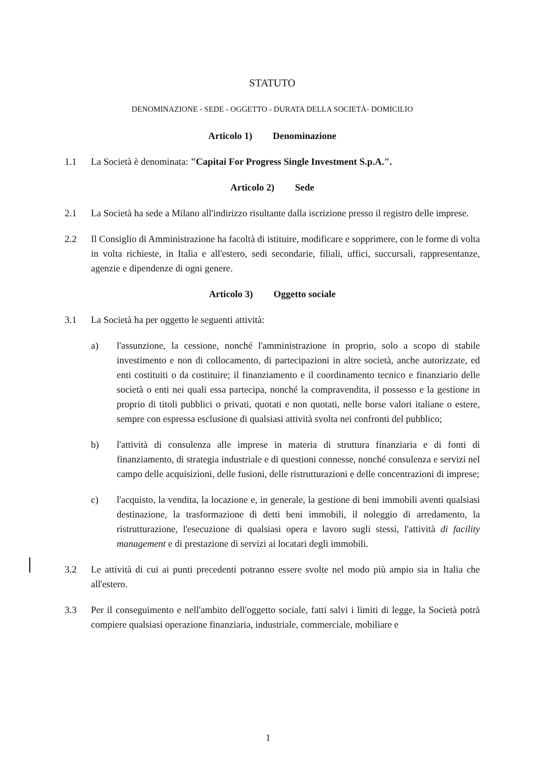STATUTO
DENOMINAZIONE - SEDE - OGGETTO - DURATA DELLA SOCIETÀ- DOMICILIO
Articolo 1) Denominazione
1.1 La Società è denominata: "Capitai For Progress Single Investment S.p.A.".
Articolo 2) Sede
2.1 La Società ha sede a Milano all'indirizzo risultante dalla iscrizione presso il registro delle imprese.
2.2 Il Consiglio di Amministrazione ha facoltà di istituire, modificare e sopprimere, con le forme di volta in volta richieste, in Italia e all'estero, sedi secondarie, filiali, uffici, succursali, rappresentanze, agenzie e dipendenze di ogni genere.
Articolo 3) Oggetto sociale
3.1 La Società ha per oggetto le seguenti attività:
a) l'assunzione, la cessione, nonché l'amministrazione in proprio, solo a scopo di stabile investimento e non di collocamento, di partecipazioni in altre società, anche autorizzate, ed enti costituiti o da costituire; il finanziamento e il coordinamento tecnico e finanziario delle società o enti nei quali essa partecipa, nonché la compravendita, il possesso e la gestione in proprio di titoli pubblici o privati, quotati e non quotati, nelle borse valori italiane o estere, sempre con espressa esclusione di qualsiasi attività svolta nei confronti del pubblico;
b) l'attività di consulenza alle imprese in materia di struttura finanziaria e di fonti di finanziamento, di strategia industriale e di questioni connesse, nonché consulenza e servizi nel campo delle acquisizioni, delle fusioni, delle ristrutturazioni e delle concentrazioni di imprese;
c) l'acquisto, la vendita, la locazione e, in generale, la gestione di beni immobili aventi qualsiasi destinazione, la trasformazione di detti beni immobili, il noleggio di arredamento, la ristrutturazione, l'esecuzione di qualsiasi opera e lavoro sugli stessi, l'attività di facility management e di prestazione di servizi ai locatari degli immobili.
3.2 Le attività di cui ai punti precedenti potranno essere svolte nel modo più ampio sia in Italia che all'estero.
3.3 Per il conseguimento e nell'ambito dell'oggetto sociale, fatti salvi i limiti di legge, la Società potrà compiere qualsiasi operazione finanziaria, industriale, commerciale, mobiliare e
1